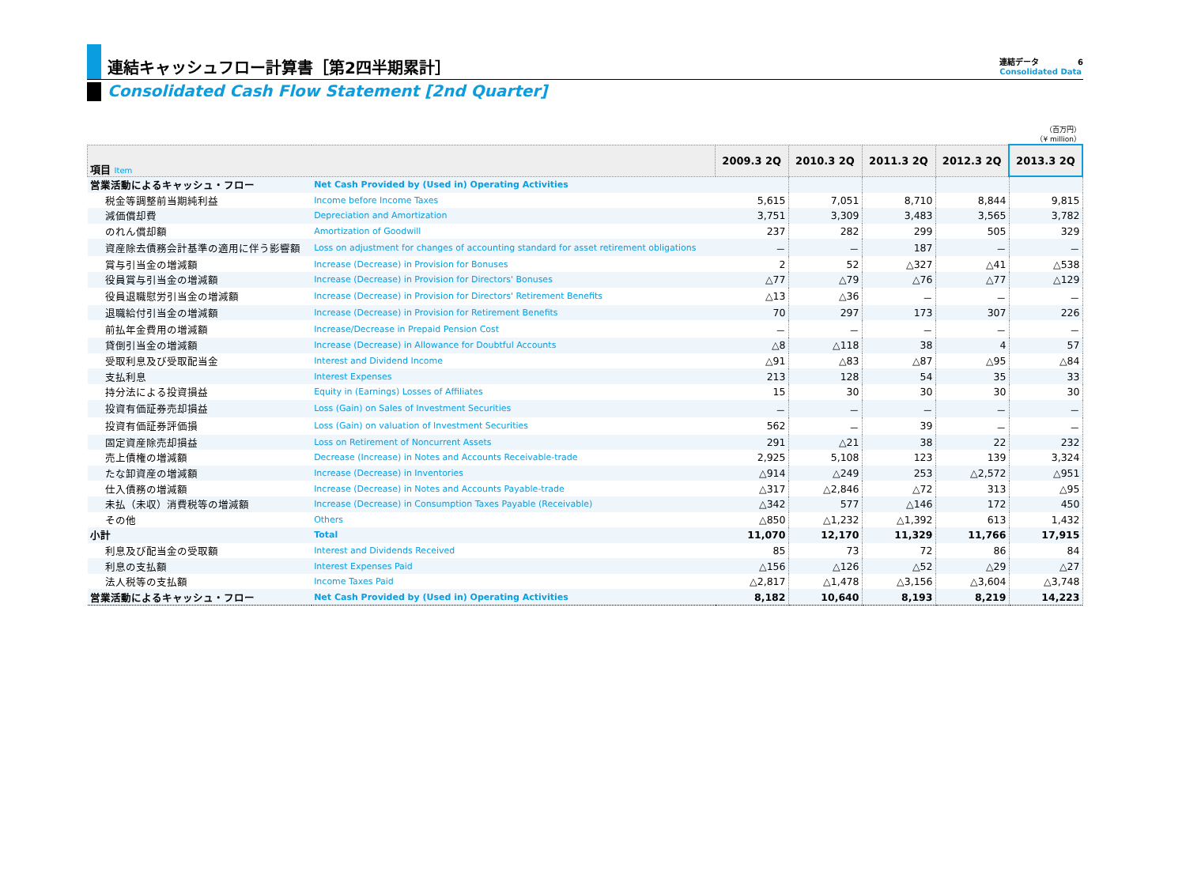連結キャッシュフロー計算書［第2四半期累計］ 連結データ 6
Consolidated Data
Consolidated Cash Flow Statement [2nd Quarter]
（百万円）
（¥ million）
| 項目 Item | | 2009.3 2Q | 2010.3 2Q | 2011.3 2Q | 2012.3 2Q | 2013.3 2Q |
| --- | --- | --- | --- | --- | --- | --- |
| 営業活動によるキャッシュ・フロー | Net Cash Provided by (Used in) Operating Activities | | | | | |
| 税金等調整前当期純利益 | Income before Income Taxes | 5,615 | 7,051 | 8,710 | 8,844 | 9,815 |
| 減価償却費 | Depreciation and Amortization | 3,751 | 3,309 | 3,483 | 3,565 | 3,782 |
| のれん償却額 | Amortization of Goodwill | 237 | 282 | 299 | 505 | 329 |
| 資産除去債務会計基準の適用に伴う影響額 | Loss on adjustment for changes of accounting standard for asset retirement obligations | － | － | 187 | － | － |
| 賞与引当金の増減額 | Increase (Decrease) in Provision for Bonuses | 2 | 52 | △327 | △41 | △538 |
| 役員賞与引当金の増減額 | Increase (Decrease) in Provision for Directors' Bonuses | △77 | △79 | △76 | △77 | △129 |
| 役員退職慰労引当金の増減額 | Increase (Decrease) in Provision for Directors' Retirement Benefits | △13 | △36 | － | － | － |
| 退職給付引当金の増減額 | Increase (Decrease) in Provision for Retirement Benefits | 70 | 297 | 173 | 307 | 226 |
| 前払年金費用の増減額 | Increase/Decrease in Prepaid Pension Cost | － | － | － | － | － |
| 貸倒引当金の増減額 | Increase (Decrease) in Allowance for Doubtful Accounts | △8 | △118 | 38 | 4 | 57 |
| 受取利息及び受取配当金 | Interest and Dividend Income | △91 | △83 | △87 | △95 | △84 |
| 支払利息 | Interest Expenses | 213 | 128 | 54 | 35 | 33 |
| 持分法による投資損益 | Equity in (Earnings) Losses of Affiliates | 15 | 30 | 30 | 30 | 30 |
| 投資有価証券売却損益 | Loss (Gain) on Sales of Investment Securities | － | － | － | － | － |
| 投資有価証券評価損 | Loss (Gain) on valuation of Investment Securities | 562 | － | 39 | － | － |
| 固定資産除売却損益 | Loss on Retirement of Noncurrent Assets | 291 | △21 | 38 | 22 | 232 |
| 売上債権の増減額 | Decrease (Increase) in Notes and Accounts Receivable-trade | 2,925 | 5,108 | 123 | 139 | 3,324 |
| たな卸資産の増減額 | Increase (Decrease) in Inventories | △914 | △249 | 253 | △2,572 | △951 |
| 仕入債務の増減額 | Increase (Decrease) in Notes and Accounts Payable-trade | △317 | △2,846 | △72 | 313 | △95 |
| 未払（未収）消費税等の増減額 | Increase (Decrease) in Consumption Taxes Payable (Receivable) | △342 | 577 | △146 | 172 | 450 |
| その他 | Others | △850 | △1,232 | △1,392 | 613 | 1,432 |
| 小計 | Total | 11,070 | 12,170 | 11,329 | 11,766 | 17,915 |
| 利息及び配当金の受取額 | Interest and Dividends Received | 85 | 73 | 72 | 86 | 84 |
| 利息の支払額 | Interest Expenses Paid | △156 | △126 | △52 | △29 | △27 |
| 法人税等の支払額 | Income Taxes Paid | △2,817 | △1,478 | △3,156 | △3,604 | △3,748 |
| 営業活動によるキャッシュ・フロー | Net Cash Provided by (Used in) Operating Activities | 8,182 | 10,640 | 8,193 | 8,219 | 14,223 |